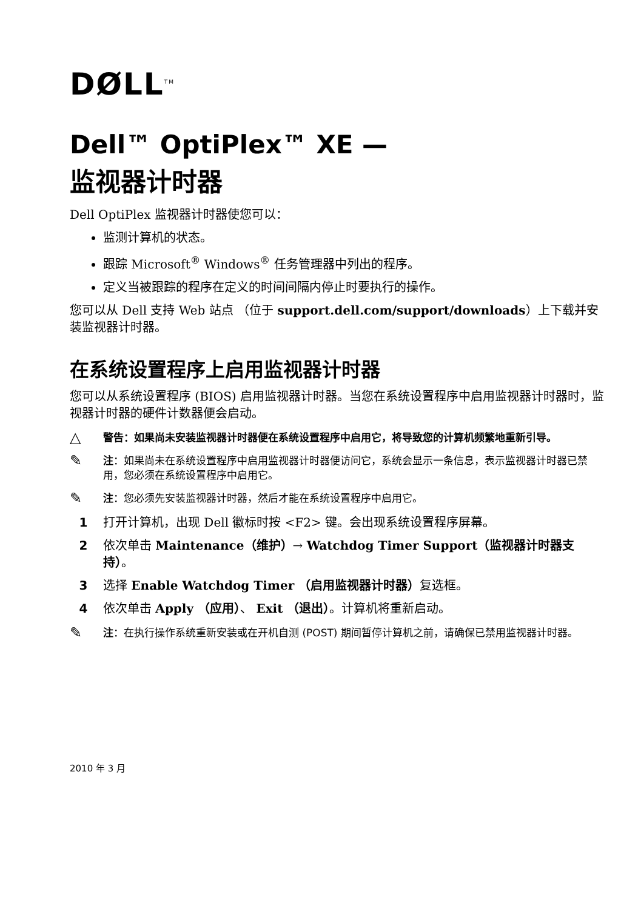DØLL<sup>TM</sup>
Dell™ OptiPlex™ XE —
监视器计时器
Dell OptiPlex 监视器计时器使您可以：
监测计算机的状态。
跟踪 Microsoft<sup>®</sup> Windows<sup>®</sup> 任务管理器中列出的程序。
定义当被跟踪的程序在定义的时间间隔内停止时要执行的操作。
您可以从 Dell 支持 Web 站点 （位于 support.dell.com/support/downloads）上下载并安装监视器计时器。
在系统设置程序上启用监视器计时器
您可以从系统设置程序 (BIOS) 启用监视器计时器。当您在系统设置程序中启用监视器计时器时，监视器计时器的硬件计数器便会启动。
△
警告：如果尚未安装监视器计时器便在系统设置程序中启用它，将导致您的计算机频繁地重新引导。
✎
注：如果尚未在系统设置程序中启用监视器计时器便访问它，系统会显示一条信息，表示监视器计时器已禁用，您必须在系统设置程序中启用它。
✎
注：您必须先安装监视器计时器，然后才能在系统设置程序中启用它。
1 打开计算机，出现 Dell 徽标时按 <F2> 键。会出现系统设置程序屏幕。
2 依次单击 Maintenance（维护）→ Watchdog Timer Support（监视器计时器支持）。
3 选择 Enable Watchdog Timer （启用监视器计时器）复选框。
4 依次单击 Apply （应用）、 Exit （退出）。计算机将重新启动。
✎
注：在执行操作系统重新安装或在开机自测 (POST) 期间暂停计算机之前，请确保已禁用监视器计时器。
2010 年 3 月